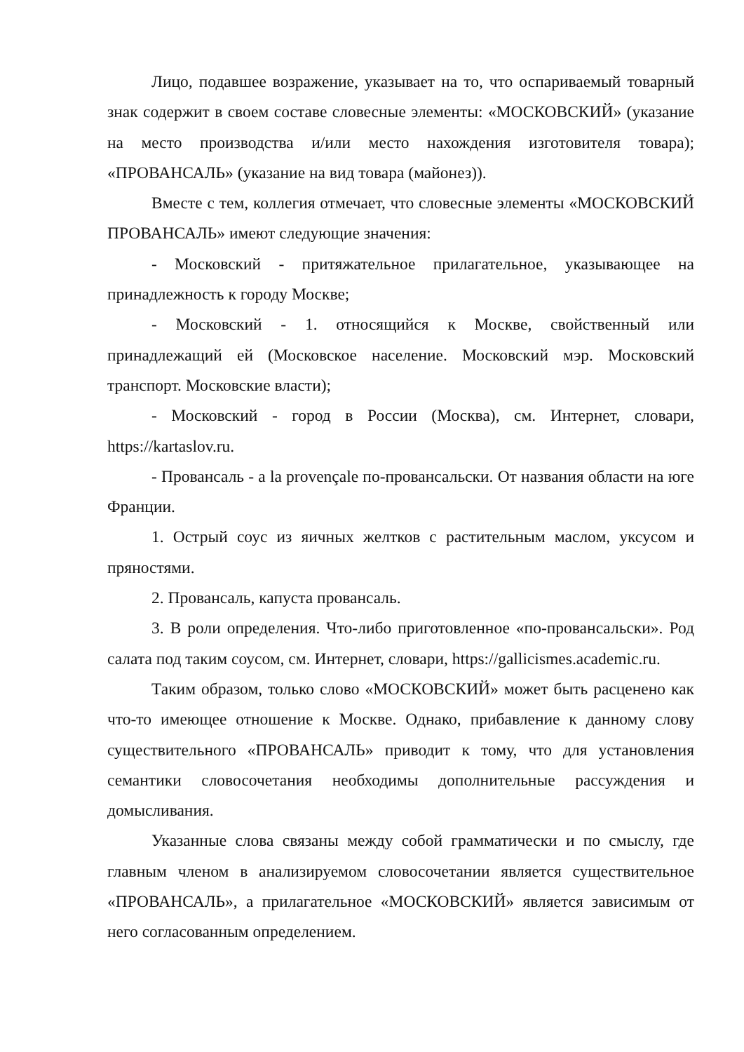Лицо, подавшее возражение, указывает на то, что оспариваемый товарный знак содержит в своем составе словесные элементы: «МОСКОВСКИЙ» (указание на место производства и/или место нахождения изготовителя товара); «ПРОВАНСАЛЬ» (указание на вид товара (майонез)).
Вместе с тем, коллегия отмечает, что словесные элементы «МОСКОВСКИЙ ПРОВАНСАЛЬ» имеют следующие значения:
- Московский - притяжательное прилагательное, указывающее на принадлежность к городу Москве;
- Московский - 1. относящийся к Москве, свойственный или принадлежащий ей (Московское население. Московский мэр. Московский транспорт. Московские власти);
- Московский - город в России (Москва), см. Интернет, словари, https://kartaslov.ru.
- Провансаль - a la provençale по-провансальски. От названия области на юге Франции.
1. Острый соус из яичных желтков с растительным маслом, уксусом и пряностями.
2. Провансаль, капуста провансаль.
3. В роли определения. Что-либо приготовленное «по-провансальски». Род салата под таким соусом, см. Интернет, словари, https://gallicismes.academic.ru.
Таким образом, только слово «МОСКОВСКИЙ» может быть расценено как что-то имеющее отношение к Москве. Однако, прибавление к данному слову существительного «ПРОВАНСАЛЬ» приводит к тому, что для установления семантики словосочетания необходимы дополнительные рассуждения и домысливания.
Указанные слова связаны между собой грамматически и по смыслу, где главным членом в анализируемом словосочетании является существительное «ПРОВАНСАЛЬ», а прилагательное «МОСКОВСКИЙ» является зависимым от него согласованным определением.